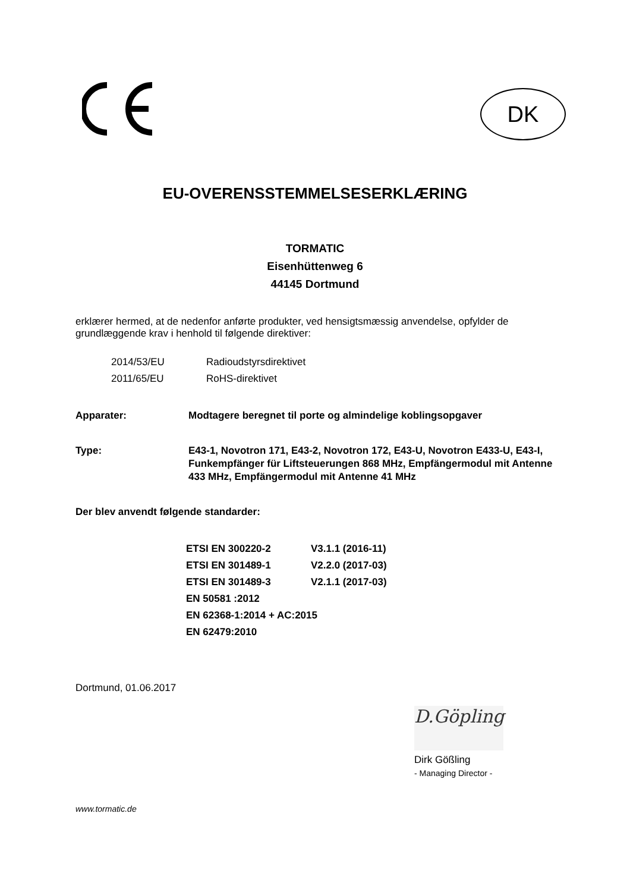DK
EU-OVERENSSTEMMELSESERKLÆRING
TORMATIC
Eisenhüttenweg 6
44145 Dortmund
erklærer hermed, at de nedenfor anførte produkter, ved hensigtsmæssig anvendelse, opfylder de grundlæggende krav i henhold til følgende direktiver:
| 2014/53/EU | Radioudstyrsdirektivet |
| 2011/65/EU | RoHS-direktivet |
Apparater: Modtagere beregnet til porte og almindelige koblingsopgaver
Type: E43-1, Novotron 171, E43-2, Novotron 172, E43-U, Novotron E433-U, E43-I, Funkempfänger für Liftsteuerungen 868 MHz, Empfängermodul mit Antenne 433 MHz, Empfängermodul mit Antenne 41 MHz
Der blev anvendt følgende standarder:
| ETSI EN 300220-2 | V3.1.1 (2016-11) |
| ETSI EN 301489-1 | V2.2.0 (2017-03) |
| ETSI EN 301489-3 | V2.1.1 (2017-03) |
| EN 50581 :2012 | |
| EN 62368-1:2014 + AC:2015 | |
| EN 62479:2010 | |
Dortmund, 01.06.2017
D.Göpling
Dirk Gößling
- Managing Director -
www.tormatic.de